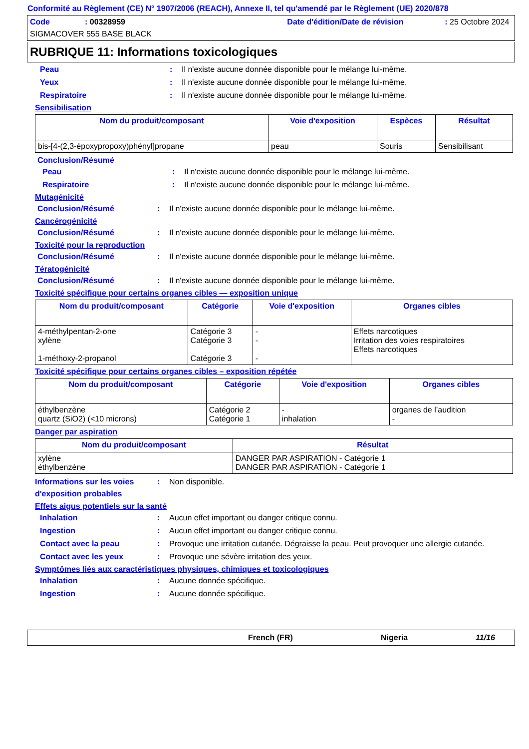Conformité au Règlement (CE) N° 1907/2006 (REACH), Annexe II, tel qu'amendé par le Règlement (UE) 2020/878
Code: 00328959 Date d'édition/Date de révision: 25 Octobre 2024
SIGMACOVER 555 BASE BLACK
RUBRIQUE 11: Informations toxicologiques
Peau: Il n'existe aucune donnée disponible pour le mélange lui-même.
Yeux: Il n'existe aucune donnée disponible pour le mélange lui-même.
Respiratoire: Il n'existe aucune donnée disponible pour le mélange lui-même.
Sensibilisation
| Nom du produit/composant | Voie d'exposition | Espèces | Résultat |
| --- | --- | --- | --- |
| bis-[4-(2,3-époxypropoxy)phényl]propane | peau | Souris | Sensibilisant |
Conclusion/Résumé
Peau: Il n'existe aucune donnée disponible pour le mélange lui-même.
Respiratoire: Il n'existe aucune donnée disponible pour le mélange lui-même.
Mutagénicité
Conclusion/Résumé: Il n'existe aucune donnée disponible pour le mélange lui-même.
Cancérogénicité
Conclusion/Résumé: Il n'existe aucune donnée disponible pour le mélange lui-même.
Toxicité pour la reproduction
Conclusion/Résumé: Il n'existe aucune donnée disponible pour le mélange lui-même.
Tératogénicité
Conclusion/Résumé: Il n'existe aucune donnée disponible pour le mélange lui-même.
Toxicité spécifique pour certains organes cibles — exposition unique
| Nom du produit/composant | Catégorie | Voie d'exposition | Organes cibles |
| --- | --- | --- | --- |
| 4-méthylpentan-2-one xylène 1-méthoxy-2-propanol | Catégorie 3 Catégorie 3 Catégorie 3 | - - - | Effets narcotiques Irritation des voies respiratoires Effets narcotiques |
Toxicité spécifique pour certains organes cibles – exposition répétée
| Nom du produit/composant | Catégorie | Voie d'exposition | Organes cibles |
| --- | --- | --- | --- |
| éthylbenzène quartz (SiO2) (<10 microns) | Catégorie 2 Catégorie 1 | - inhalation | organes de l’audition - |
Danger par aspiration
| Nom du produit/composant | Résultat |
| --- | --- |
| xylène éthylbenzène | DANGER PAR ASPIRATION - Catégorie 1 DANGER PAR ASPIRATION - Catégorie 1 |
Informations sur les voies d'exposition probables: Non disponible.
Effets aigus potentiels sur la santé
Inhalation: Aucun effet important ou danger critique connu.
Ingestion: Aucun effet important ou danger critique connu.
Contact avec la peau: Provoque une irritation cutanée. Dégraisse la peau. Peut provoquer une allergie cutanée.
Contact avec les yeux: Provoque une sévère irritation des yeux.
Symptômes liés aux caractéristiques physiques, chimiques et toxicologiques
Inhalation: Aucune donnée spécifique.
Ingestion: Aucune donnée spécifique.
French (FR) Nigeria 11/16